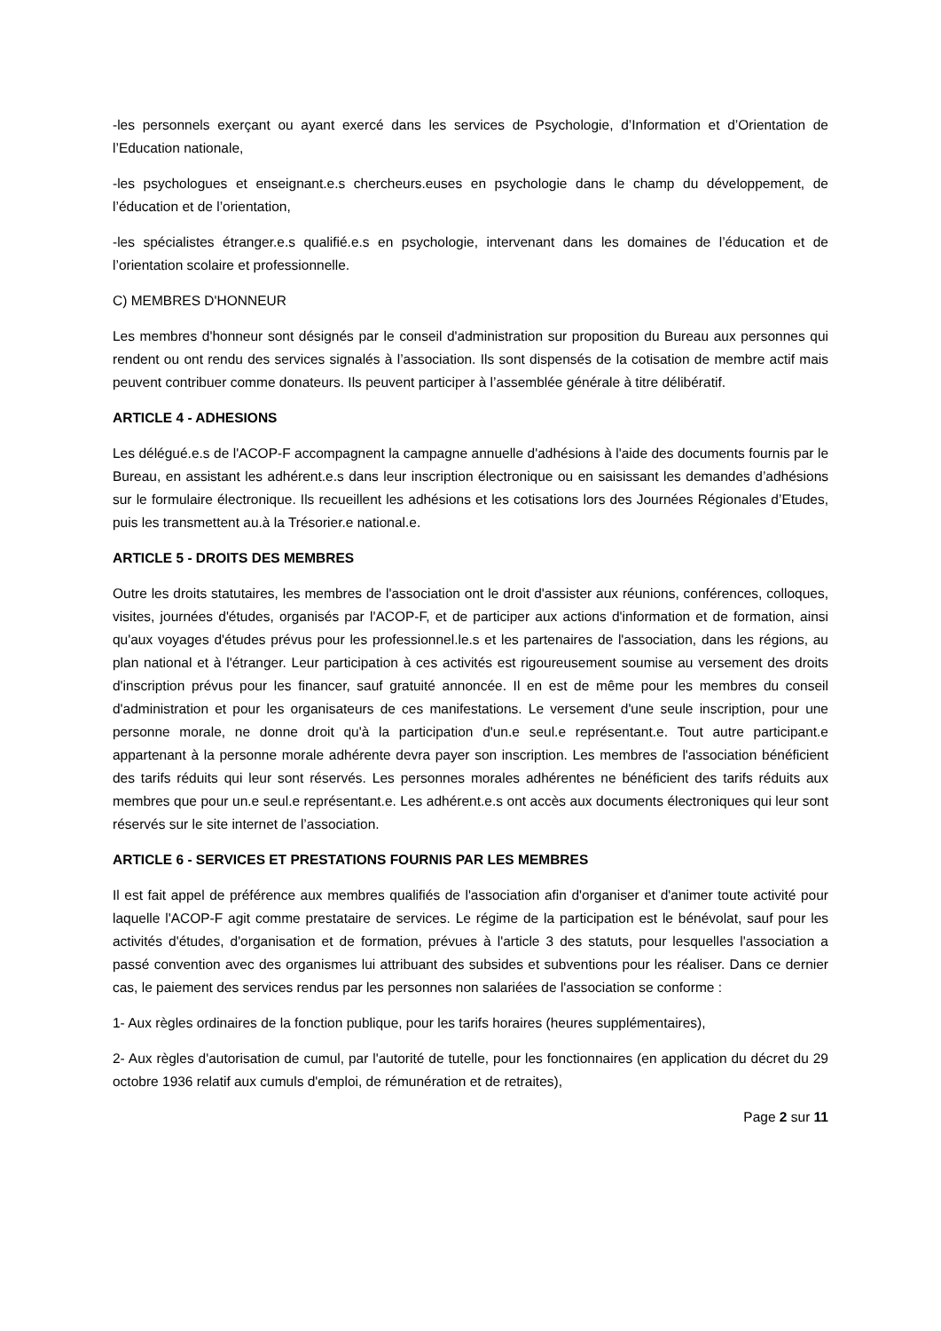-les personnels exerçant ou ayant exercé dans les services de Psychologie, d’Information et d’Orientation de l’Education nationale,
-les psychologues et enseignant.e.s chercheurs.euses en psychologie dans le champ du développement, de l’éducation et de l’orientation,
-les spécialistes étranger.e.s qualifié.e.s en psychologie, intervenant dans les domaines de l’éducation et de l’orientation scolaire et professionnelle.
C) MEMBRES D'HONNEUR
Les membres d'honneur sont désignés par le conseil d'administration sur proposition du Bureau aux personnes qui rendent ou ont rendu des services signalés à l’association. Ils sont dispensés de la cotisation de membre actif mais peuvent contribuer comme donateurs. Ils peuvent participer à l’assemblée générale à titre délibératif.
ARTICLE 4 - ADHESIONS
Les délégué.e.s de l'ACOP-F accompagnent la campagne annuelle d'adhésions à l'aide des documents fournis par le Bureau, en assistant les adhérent.e.s dans leur inscription électronique ou en saisissant les demandes d’adhésions sur le formulaire électronique. Ils recueillent les adhésions et les cotisations lors des Journées Régionales d’Etudes, puis les transmettent au.à la Trésorier.e national.e.
ARTICLE 5 - DROITS DES MEMBRES
Outre les droits statutaires, les membres de l'association ont le droit d'assister aux réunions, conférences, colloques, visites, journées d'études, organisés par l'ACOP-F, et de participer aux actions d'information et de formation, ainsi qu'aux voyages d'études prévus pour les professionnel.le.s et les partenaires de l'association, dans les régions, au plan national et à l'étranger. Leur participation à ces activités est rigoureusement soumise au versement des droits d'inscription prévus pour les financer, sauf gratuité annoncée. Il en est de même pour les membres du conseil d'administration et pour les organisateurs de ces manifestations. Le versement d'une seule inscription, pour une personne morale, ne donne droit qu'à la participation d'un.e seul.e représentant.e. Tout autre participant.e appartenant à la personne morale adhérente devra payer son inscription. Les membres de l'association bénéficient des tarifs réduits qui leur sont réservés. Les personnes morales adhérentes ne bénéficient des tarifs réduits aux membres que pour un.e seul.e représentant.e. Les adhérent.e.s ont accès aux documents électroniques qui leur sont réservés sur le site internet de l’association.
ARTICLE 6 - SERVICES ET PRESTATIONS FOURNIS PAR LES MEMBRES
Il est fait appel de préférence aux membres qualifiés de l'association afin d'organiser et d'animer toute activité pour laquelle l'ACOP-F agit comme prestataire de services. Le régime de la participation est le bénévolat, sauf pour les activités d'études, d'organisation et de formation, prévues à l'article 3 des statuts, pour lesquelles l'association a passé convention avec des organismes lui attribuant des subsides et subventions pour les réaliser. Dans ce dernier cas, le paiement des services rendus par les personnes non salariées de l'association se conforme :
1- Aux règles ordinaires de la fonction publique, pour les tarifs horaires (heures supplémentaires),
2- Aux règles d'autorisation de cumul, par l'autorité de tutelle, pour les fonctionnaires (en application du décret du 29 octobre 1936 relatif aux cumuls d'emploi, de rémunération et de retraites),
Page 2 sur 11